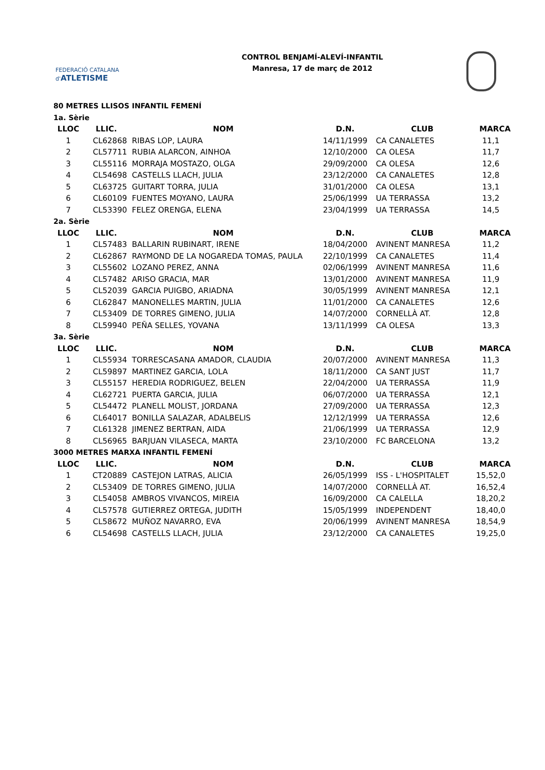FEDERACIÓ CATALANA d'ATLETISME
CONTROL BENJAMÍ-ALEVÍ-INFANTIL
Manresa, 17 de març de 2012
| 80 METRES LLISOS INFANTIL FEMENÍ | | | | | |
| 1a. Sèrie | | | | | |
| LLOC | LLIC. | NOM | D.N. | CLUB | MARCA |
| 1 | CL62868 | RIBAS LOP, LAURA | 14/11/1999 | CA CANALETES | 11,1 |
| 2 | CL57711 | RUBIA ALARCON, AINHOA | 12/10/2000 | CA OLESA | 11,7 |
| 3 | CL55116 | MORRAJA MOSTAZO, OLGA | 29/09/2000 | CA OLESA | 12,6 |
| 4 | CL54698 | CASTELLS LLACH, JULIA | 23/12/2000 | CA CANALETES | 12,8 |
| 5 | CL63725 | GUITART TORRA, JULIA | 31/01/2000 | CA OLESA | 13,1 |
| 6 | CL60109 | FUENTES MOYANO, LAURA | 25/06/1999 | UA TERRASSA | 13,2 |
| 7 | CL53390 | FELEZ ORENGA, ELENA | 23/04/1999 | UA TERRASSA | 14,5 |
| 2a. Sèrie | | | | | |
| LLOC | LLIC. | NOM | D.N. | CLUB | MARCA |
| 1 | CL57483 | BALLARIN RUBINART, IRENE | 18/04/2000 | AVINENT MANRESA | 11,2 |
| 2 | CL62867 | RAYMOND DE LA NOGAREDA TOMAS, PAULA | 22/10/1999 | CA CANALETES | 11,4 |
| 3 | CL55602 | LOZANO PEREZ, ANNA | 02/06/1999 | AVINENT MANRESA | 11,6 |
| 4 | CL57482 | ARISO GRACIA, MAR | 13/01/2000 | AVINENT MANRESA | 11,9 |
| 5 | CL52039 | GARCIA PUIGBO, ARIADNA | 30/05/1999 | AVINENT MANRESA | 12,1 |
| 6 | CL62847 | MANONELLES MARTIN, JULIA | 11/01/2000 | CA CANALETES | 12,6 |
| 7 | CL53409 | DE TORRES GIMENO, JULIA | 14/07/2000 | CORNELLÀ AT. | 12,8 |
| 8 | CL59940 | PEÑA SELLES, YOVANA | 13/11/1999 | CA OLESA | 13,3 |
| 3a. Sèrie | | | | | |
| LLOC | LLIC. | NOM | D.N. | CLUB | MARCA |
| 1 | CL55934 | TORRESCASANA AMADOR, CLAUDIA | 20/07/2000 | AVINENT MANRESA | 11,3 |
| 2 | CL59897 | MARTINEZ GARCIA, LOLA | 18/11/2000 | CA SANT JUST | 11,7 |
| 3 | CL55157 | HEREDIA RODRIGUEZ, BELEN | 22/04/2000 | UA TERRASSA | 11,9 |
| 4 | CL62721 | PUERTA GARCIA, JULIA | 06/07/2000 | UA TERRASSA | 12,1 |
| 5 | CL54472 | PLANELL MOLIST, JORDANA | 27/09/2000 | UA TERRASSA | 12,3 |
| 6 | CL64017 | BONILLA SALAZAR, ADALBELIS | 12/12/1999 | UA TERRASSA | 12,6 |
| 7 | CL61328 | JIMENEZ BERTRAN, AIDA | 21/06/1999 | UA TERRASSA | 12,9 |
| 8 | CL56965 | BARJUAN VILASECA, MARTA | 23/10/2000 | FC BARCELONA | 13,2 |
| 3000 METRES MARXA INFANTIL FEMENÍ | | | | | |
| LLOC | LLIC. | NOM | D.N. | CLUB | MARCA |
| 1 | CT20889 | CASTEJON LATRAS, ALICIA | 26/05/1999 | ISS - L'HOSPITALET | 15,52,0 |
| 2 | CL53409 | DE TORRES GIMENO, JULIA | 14/07/2000 | CORNELLÀ AT. | 16,52,4 |
| 3 | CL54058 | AMBROS VIVANCOS, MIREIA | 16/09/2000 | CA CALELLA | 18,20,2 |
| 4 | CL57578 | GUTIERREZ ORTEGA, JUDITH | 15/05/1999 | INDEPENDENT | 18,40,0 |
| 5 | CL58672 | MUÑOZ NAVARRO, EVA | 20/06/1999 | AVINENT MANRESA | 18,54,9 |
| 6 | CL54698 | CASTELLS LLACH, JULIA | 23/12/2000 | CA CANALETES | 19,25,0 |